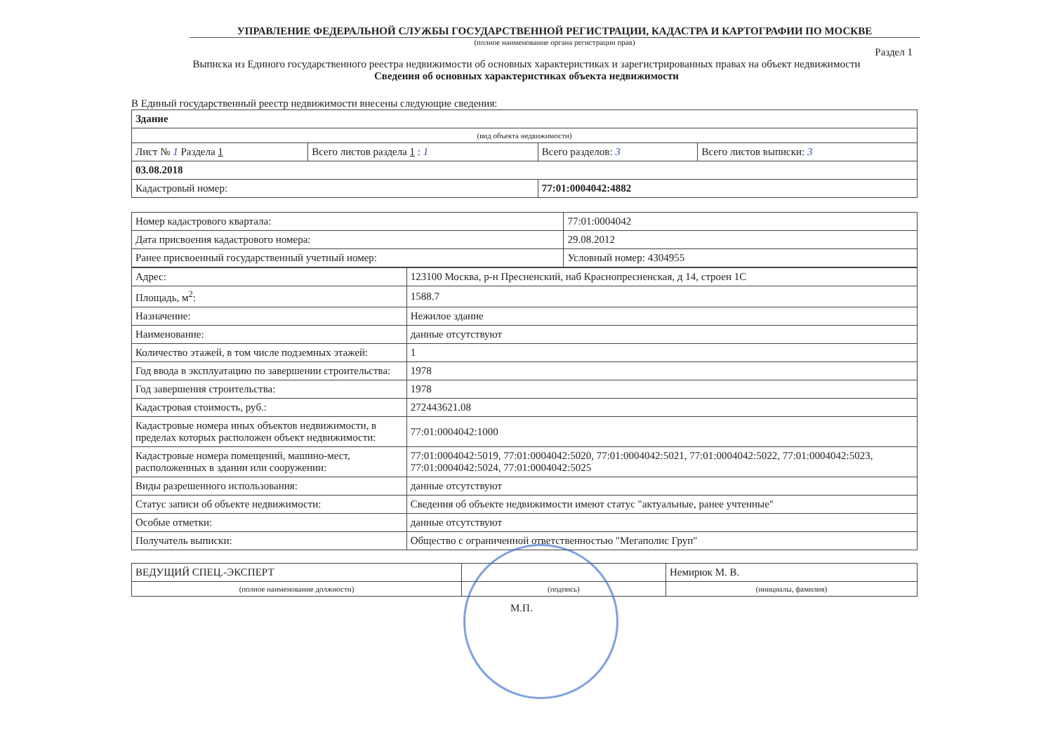УПРАВЛЕНИЕ ФЕДЕРАЛЬНОЙ СЛУЖБЫ ГОСУДАРСТВЕННОЙ РЕГИСТРАЦИИ, КАДАСТРА И КАРТОГРАФИИ ПО МОСКВЕ
(полное наименование органа регистрации прав)
Раздел 1
Выписка из Единого государственного реестра недвижимости об основных характеристиках и зарегистрированных правах на объект недвижимости
Сведения об основных характеристиках объекта недвижимости
В Единый государственный реестр недвижимости внесены следующие сведения:
| Здание | | | |
| (вид объекта недвижимости) | | | |
| Лист № 1 Раздела 1 | Всего листов раздела 1 : 1 | Всего разделов: 3 | Всего листов выписки: 3 |
| 03.08.2018 | | | |
| Кадастровый номер: | | 77:01:0004042:4882 | |
| Номер кадастрового квартала: | 77:01:0004042 |
| Дата присвоения кадастрового номера: | 29.08.2012 |
| Ранее присвоенный государственный учетный номер: | Условный номер: 4304955 |
| Адрес: | 123100 Москва, р-н Пресненский, наб Краснопресненская, д 14, строен 1С |
| Площадь, м<sup>2</sup>: | 1588.7 |
| Назначение: | Нежилое здание |
| Наименование: | данные отсутствуют |
| Количество этажей, в том числе подземных этажей: | 1 |
| Год ввода в эксплуатацию по завершении строительства: | 1978 |
| Год завершения строительства: | 1978 |
| Кадастровая стоимость, руб.: | 272443621.08 |
| Кадастровые номера иных объектов недвижимости, в пределах которых расположен объект недвижимости: | 77:01:0004042:1000 |
| Кадастровые номера помещений, машино-мест, расположенных в здании или сооружении: | 77:01:0004042:5019, 77:01:0004042:5020, 77:01:0004042:5021, 77:01:0004042:5022, 77:01:0004042:5023, 77:01:0004042:5024, 77:01:0004042:5025 |
| Виды разрешенного использования: | данные отсутствуют |
| Статус записи об объекте недвижимости: | Сведения об объекте недвижимости имеют статус "актуальные, ранее учтенные" |
| Особые отметки: | данные отсутствуют |
| Получатель выписки: | Общество с ограниченной ответственностью "Мегаполис Груп" |
| ВЕДУЩИЙ СПЕЦ.-ЭКСПЕРТ | | Немирюк М. В. |
| (полное наименование должности) | (подпись) | (инициалы, фамилия) |
М.П.